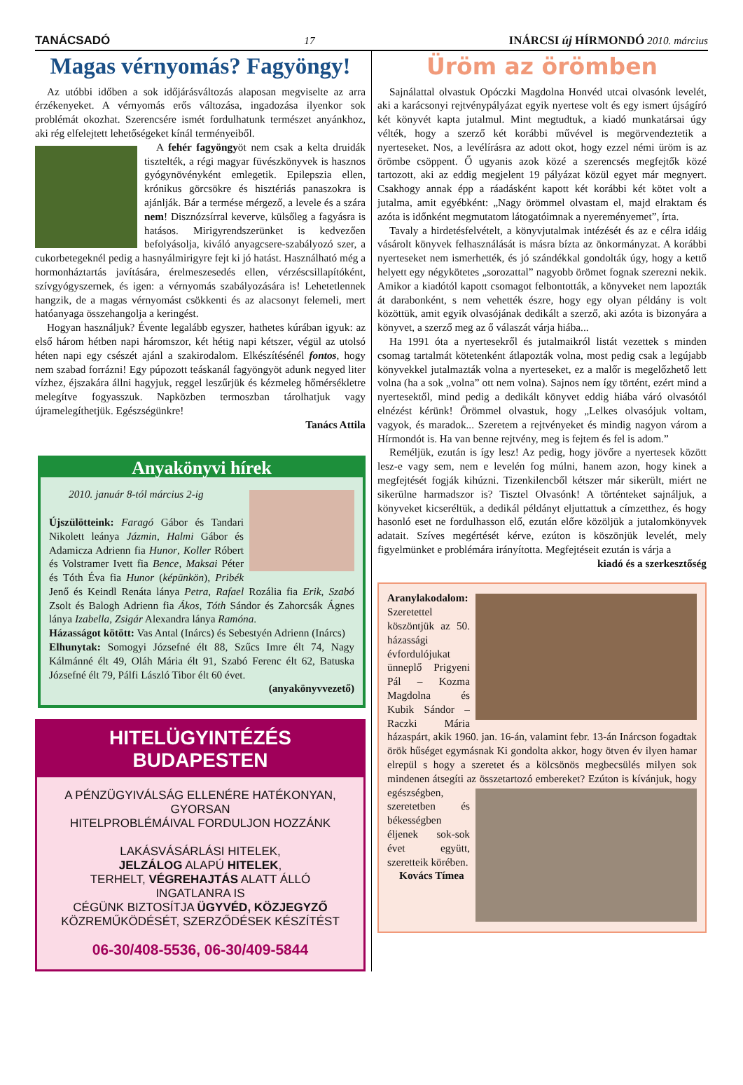TANÁCSADÓ 17 INÁRCSI új HÍRMONDÓ 2010. március
Magas vérnyomás? Fagyöngy!
Az utóbbi időben a sok időjárásváltozás alaposan megviselte az arra érzékenyeket. A vérnyomás erős változása, ingadozása ilyenkor sok problémát okozhat. Szerencsére ismét fordulhatunk természet anyánkhoz, aki rég elfelejtett lehetőségeket kínál terményeiből.
A fehér fagyöngyöt nem csak a kelta druidák tisztelték, a régi magyar füvészkönyvek is hasznos gyógynövényként emlegetik. Epilepszia ellen, krónikus görcsökre és hisztériás panaszokra is ajánlják. Bár a termése mérgező, a levele és a szára nem! Disznózsírral keverve, külsőleg a fagyásra is hatásos. Mirigyrendszerünket is kedvezően befolyásolja, kiváló anyagcsere-szabályozó szer, a cukorbetegeknél pedig a hasnyálmirigyre fejt ki jó hatást. Használható még a hormonháztartás javítására, érelmeszesedés ellen, vérzéscsillapítóként, szívgyógyszernek, és igen: a vérnyomás szabályozására is! Lehetetlennek hangzik, de a magas vérnyomást csökkenti és az alacsonyt felemeli, mert hatóanyaga összehangolja a keringést.
Hogyan használjuk? Évente legalább egyszer, hathetes kúrában igyuk: az első három hétben napi háromszor, két hétig napi kétszer, végül az utolsó héten napi egy csészét ajánl a szakirodalom. Elkészítésénél fontos, hogy nem szabad forrázni! Egy púpozott teáskanál fagyöngyöt adunk negyed liter vízhez, éjszakára állni hagyjuk, reggel leszűrjük és kézmeleg hőmérsékletre melegítve fogyasszuk. Napközben termoszban tárolhatjuk vagy újramelegíthetjük. Egészségünkre!
Tanács Attila
Anyakönyvi hírek
2010. január 8-tól március 2-ig
Újszülötteink: Faragó Gábor és Tandari Nikolett leánya Jázmin, Halmi Gábor és Adamicza Adrienn fia Hunor, Koller Róbert és Volstramer Ivett fia Bence, Maksai Péter és Tóth Éva fia Hunor (képünkön), Pribék Jenő és Keindl Renáta lánya Petra, Rafael Rozália fia Erik, Szabó Zsolt és Balogh Adrienn fia Ákos, Tóth Sándor és Zahorcsák Ágnes lánya Izabella, Zsigár Alexandra lánya Ramóna.
Házasságot kötött: Vas Antal (Inárcs) és Sebestyén Adrienn (Inárcs)
Elhunytak: Somogyi Józsefné élt 88, Szűcs Imre élt 74, Nagy Kálmánné élt 49, Oláh Mária élt 91, Szabó Ferenc élt 62, Batuska Józsefné élt 79, Pálfi László Tibor élt 60 évet.
(anyakönyvvezető)
HITELÜGYINTÉZÉS
BUDAPESTEN
A PÉNZÜGYIVÁLSÁG ELLENÉRE HATÉKONYAN,
GYORSAN
HITELPROBLÉMÁIVAL FORDULJON HOZZÁNK
LAKÁSVÁSÁRLÁSI HITELEK,
JELZÁLOG ALAPÚ HITELEK,
TERHELT, VÉGREHAJTÁS ALATT ÁLLÓ
INGATLANRA IS
CÉGÜNK BIZTOSÍTJA ÜGYVÉD, KÖZJEGYZŐ
KÖZREMŰKÖDÉSÉT, SZERZŐDÉSEK KÉSZÍTÉST
06-30/408-5536, 06-30/409-5844
Üröm az örömben
Sajnálattal olvastuk Opóczki Magdolna Honvéd utcai olvasónk levelét, aki a karácsonyi rejtvénypályázat egyik nyertese volt és egy ismert újságíró két könyvét kapta jutalmul. Mint megtudtuk, a kiadó munkatársai úgy vélték, hogy a szerző két korábbi művével is megörvendeztetik a nyerteseket. Nos, a levélírásra az adott okot, hogy ezzel némi üröm is az örömbe csöppent. Ő ugyanis azok közé a szerencsés megfejtők közé tartozott, aki az eddig megjelent 19 pályázat közül egyet már megnyert. Csakhogy annak épp a ráadásként kapott két korábbi két kötet volt a jutalma, amit egyébként: „Nagy örömmel olvastam el, majd elraktam és azóta is időnként megmutatom látogatóimnak a nyereményemet”, írta.
Tavaly a hirdetésfelvételt, a könyvjutalmak intézését és az e célra idáig vásárolt könyvek felhasználását is másra bízta az önkormányzat. A korábbi nyerteseket nem ismerhették, és jó szándékkal gondolták úgy, hogy a kettő helyett egy négykötetes „sorozattal” nagyobb örömet fognak szerezni nekik. Amikor a kiadótól kapott csomagot felbontották, a könyveket nem lapozták át darabonként, s nem vehették észre, hogy egy olyan példány is volt közöttük, amit egyik olvasójának dedikált a szerző, aki azóta is bizonyára a könyvet, a szerző meg az ő válaszát várja hiába...
Ha 1991 óta a nyertesekről és jutalmaikról listát vezettek s minden csomag tartalmát kötetenként átlapozták volna, most pedig csak a legújabb könyvekkel jutalmazták volna a nyerteseket, ez a malőr is megelőzhető lett volna (ha a sok „volna” ott nem volna). Sajnos nem így történt, ezért mind a nyertesektől, mind pedig a dedikált könyvet eddig hiába váró olvasótól elnézést kérünk! Örömmel olvastuk, hogy „Lelkes olvasójuk voltam, vagyok, és maradok... Szeretem a rejtvényeket és mindig nagyon várom a Hírmondót is. Ha van benne rejtvény, meg is fejtem és fel is adom.”
Reméljük, ezután is így lesz! Az pedig, hogy jövőre a nyertesek között lesz-e vagy sem, nem e levelén fog múlni, hanem azon, hogy kinek a megfejtését fogják kihúzni. Tizenkilencből kétszer már sikerült, miért ne sikerülne harmadszor is? Tisztel Olvasónk! A történteket sajnáljuk, a könyveket kicseréltük, a dedikál példányt eljuttattuk a címzetthez, és hogy hasonló eset ne fordulhasson elő, ezután előre közöljük a jutalomkönyvek adatait. Szíves megértését kérve, ezúton is köszönjük levelét, mely figyelmünket e problémára irányította. Megfejtéseit ezután is várja a
kiadó és a szerkesztőség
Aranylakodalom: Szeretettel köszöntjük az 50. házassági évfordulójukat ünneplő Prigyeni Pál – Kozma Magdolna és Kubik Sándor – Raczki Mária házaspárt, akik 1960. jan. 16-án, valamint febr. 13-án Inárcson fogadtak örök hűséget egymásnak Ki gondolta akkor, hogy ötven év ilyen hamar elrepül s hogy a szeretet és a kölcsönös megbecsülés milyen sok mindenen átsegíti az összetartozó embereket? Ezúton is kívánjuk, hogy egészségben, szeretetben és békességben éljenek sok-sok évet együtt, szeretteik körében.
Kovács Tímea